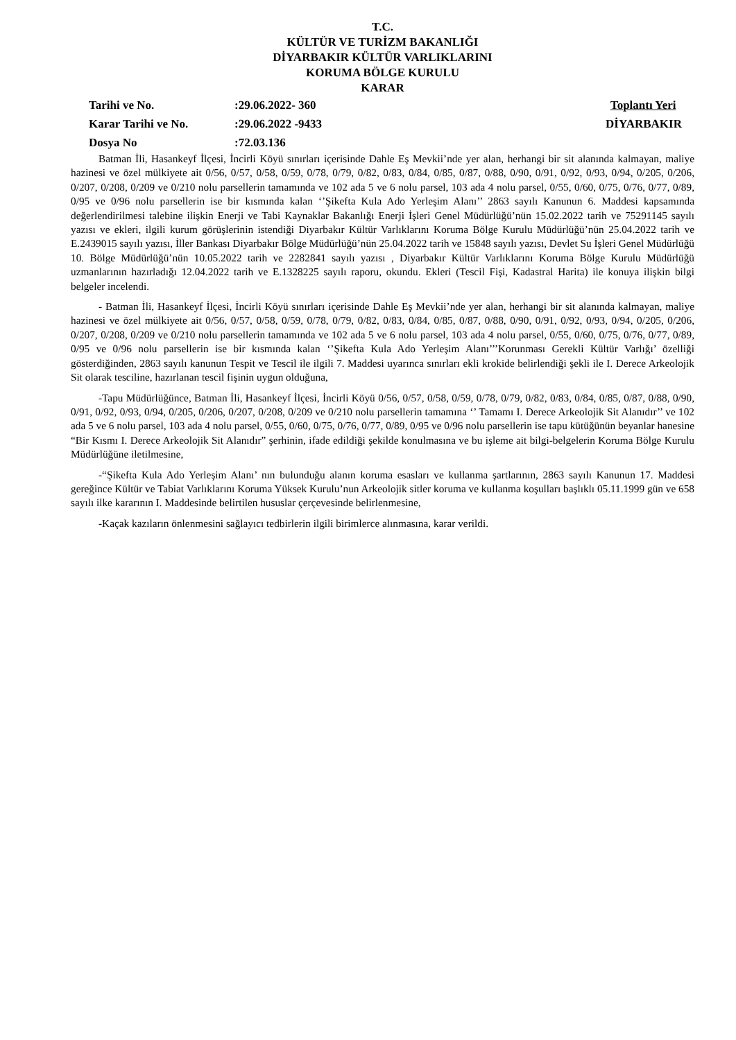T.C.
KÜLTÜR VE TURİZM BAKANLIĞI
DİYARBAKIR KÜLTÜR VARLIKLARINI
KORUMA BÖLGE KURULU
KARAR
| Tarihi ve No. | :29.06.2022- 360 | Toplantı Yeri |
| Karar Tarihi ve No. | :29.06.2022 -9433 | DİYARBAKIR |
| Dosya No | :72.03.136 | |
Batman İli, Hasankeyf İlçesi, İncirli Köyü sınırları içerisinde Dahle Eş Mevkii’nde yer alan, herhangi bir sit alanında kalmayan, maliye hazinesi ve özel mülkiyete ait 0/56, 0/57, 0/58, 0/59, 0/78, 0/79, 0/82, 0/83, 0/84, 0/85, 0/87, 0/88, 0/90, 0/91, 0/92, 0/93, 0/94, 0/205, 0/206, 0/207, 0/208, 0/209 ve 0/210 nolu parsellerin tamamında ve 102 ada 5 ve 6 nolu parsel, 103 ada 4 nolu parsel, 0/55, 0/60, 0/75, 0/76, 0/77, 0/89, 0/95 ve 0/96 nolu parsellerin ise bir kısmında kalan ‘’Şikefta Kula Ado Yerleşim Alanı’’ 2863 sayılı Kanunun 6. Maddesi kapsamında değerlendirilmesi talebine ilişkin Enerji ve Tabi Kaynaklar Bakanlığı Enerji İşleri Genel Müdürlüğü’nün 15.02.2022 tarih ve 75291145 sayılı yazısı ve ekleri, ilgili kurum görüşlerinin istendiği Diyarbakır Kültür Varlıklarını Koruma Bölge Kurulu Müdürlüğü’nün 25.04.2022 tarih ve E.2439015 sayılı yazısı, İller Bankası Diyarbakır Bölge Müdürlüğü’nün 25.04.2022 tarih ve 15848 sayılı yazısı, Devlet Su İşleri Genel Müdürlüğü 10. Bölge Müdürlüğü’nün 10.05.2022 tarih ve 2282841 sayılı yazısı , Diyarbakır Kültür Varlıklarını Koruma Bölge Kurulu Müdürlüğü uzmanlarının hazırladığı 12.04.2022 tarih ve E.1328225 sayılı raporu, okundu. Ekleri (Tescil Fişi, Kadastral Harita) ile konuya ilişkin bilgi belgeler incelendi.
- Batman İli, Hasankeyf İlçesi, İncirli Köyü sınırları içerisinde Dahle Eş Mevkii’nde yer alan, herhangi bir sit alanında kalmayan, maliye hazinesi ve özel mülkiyete ait 0/56, 0/57, 0/58, 0/59, 0/78, 0/79, 0/82, 0/83, 0/84, 0/85, 0/87, 0/88, 0/90, 0/91, 0/92, 0/93, 0/94, 0/205, 0/206, 0/207, 0/208, 0/209 ve 0/210 nolu parsellerin tamamında ve 102 ada 5 ve 6 nolu parsel, 103 ada 4 nolu parsel, 0/55, 0/60, 0/75, 0/76, 0/77, 0/89, 0/95 ve 0/96 nolu parsellerin ise bir kısmında kalan ‘’Şikefta Kula Ado Yerleşim Alanı’’’Korunması Gerekli Kültür Varlığı’ özelliği gösterdiğinden, 2863 sayılı kanunun Tespit ve Tescil ile ilgili 7. Maddesi uyarınca sınırları ekli krokide belirlendiği şekli ile I. Derece Arkeolojik Sit olarak tesciline, hazırlanan tescil fişinin uygun olduğuna,
-Tapu Müdürlüğünce, Batman İli, Hasankeyf İlçesi, İncirli Köyü 0/56, 0/57, 0/58, 0/59, 0/78, 0/79, 0/82, 0/83, 0/84, 0/85, 0/87, 0/88, 0/90, 0/91, 0/92, 0/93, 0/94, 0/205, 0/206, 0/207, 0/208, 0/209 ve 0/210 nolu parsellerin tamamına ‘’ Tamamı I. Derece Arkeolojik Sit Alanıdır’’ ve 102 ada 5 ve 6 nolu parsel, 103 ada 4 nolu parsel, 0/55, 0/60, 0/75, 0/76, 0/77, 0/89, 0/95 ve 0/96 nolu parsellerin ise tapu kütüğünün beyanlar hanesine “Bir Kısmı I. Derece Arkeolojik Sit Alanıdır” şerhinin, ifade edildiği şekilde konulmasına ve bu işleme ait bilgi-belgelerin Koruma Bölge Kurulu Müdürlüğüne iletilmesine,
-“Şikefta Kula Ado Yerleşim Alanı’ nın bulunduğu alanın koruma esasları ve kullanma şartlarının, 2863 sayılı Kanunun 17. Maddesi gereğince Kültür ve Tabiat Varlıklarını Koruma Yüksek Kurulu’nun Arkeolojik sitler koruma ve kullanma koşulları başlıklı 05.11.1999 gün ve 658 sayılı ilke kararının I. Maddesinde belirtilen hususlar çerçevesinde belirlenmesine,
-Kaçak kazıların önlenmesini sağlayıcı tedbirlerin ilgili birimlerce alınmasına, karar verildi.